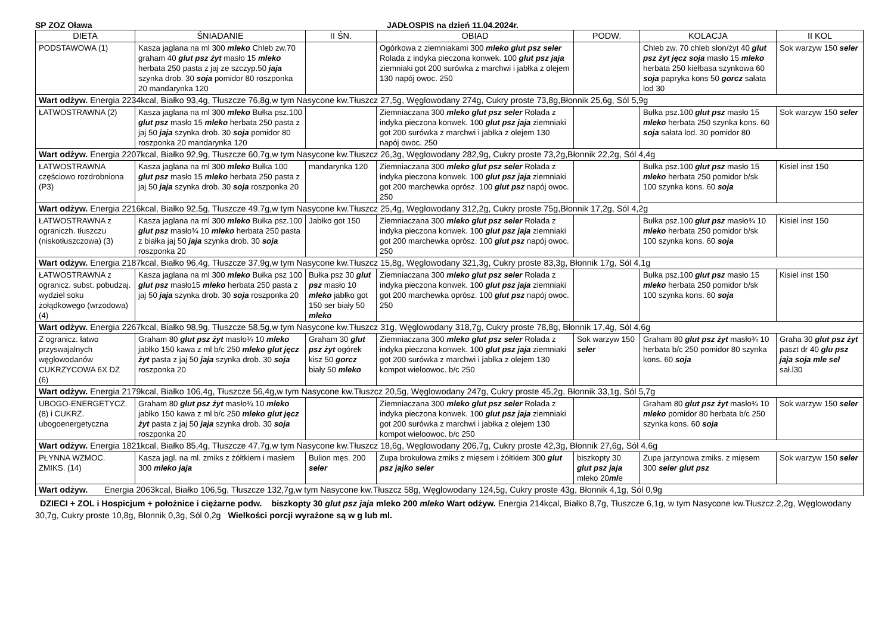SP ZOZ Oława JADŁOSPIS na dzień 11.04.2024r.
| DIETA | ŚNIADANIE | II ŚN. | OBIAD | PODW. | KOLACJA | II KOL |
| --- | --- | --- | --- | --- | --- | --- |
| PODSTAWOWA (1) | Kasza jaglana na ml 300 mleko Chleb zw.70 graham 40 glut psz żyt masło 15 mleko herbata 250 pasta z jaj ze szczyp.50 jaja szynka drob. 30 soja pomidor 80 roszponka 20 mandarynka 120 | | Ogórkowa z ziemniakami 300 mleko glut psz seler Rolada z indyka pieczona konwek. 100 glut psz jaja ziemniaki got 200 surówka z marchwi i jabłka z olejem 130 napój owoc. 250 | | Chleb zw. 70 chleb słon/żyt 40 glut psz żyt jęcz soja masło 15 mleko herbata 250 kiełbasa szynkowa 60 soja papryka kons 50 gorcz sałata lod 30 | Sok warzyw 150 seler |
| Wart odżyw. Energia 2234kcal, Białko 93,4g, Tłuszcze 76,8g,w tym Nasycone kw.Tłuszcz 27,5g, Węglowodany 274g, Cukry proste 73,8g,Błonnik 25,6g, Sól 5,9g | | | | | | |
| ŁATWOSTRAWNA (2) | Kasza jaglana na ml 300 mleko Bułka psz.100 glut psz masło 15 mleko herbata 250 pasta z jaj 50 jaja szynka drob. 30 soja pomidor 80 roszponka 20 mandarynka 120 | | Ziemniaczana 300 mleko glut psz seler Rolada z indyka pieczona konwek. 100 glut psz jaja ziemniaki got 200 surówka z marchwi i jabłka z olejem 130 napój owoc. 250 | | Bułka psz.100 glut psz masło 15 mleko herbata 250 szynka kons. 60 soja sałata lod. 30 pomidor 80 | Sok warzyw 150 seler |
| Wart odżyw. Energia 2207kcal, Białko 92,9g, Tłuszcze 60,7g,w tym Nasycone kw.Tłuszcz 26,3g, Węglowodany 282,9g, Cukry proste 73,2g,Błonnik 22,2g, Sól 4,4g | | | | | | |
| ŁATWOSTRAWNA częściowo rozdrobniona (P3) | Kasza jaglana na ml 300 mleko Bułka 100 glut psz masło 15 mleko herbata 250 pasta z jaj 50 jaja szynka drob. 30 soja roszponka 20 | mandarynka 120 | Ziemniaczana 300 mleko glut psz seler Rolada z indyka pieczona konwek. 100 glut psz jaja ziemniaki got 200 marchewka oprósz. 100 glut psz napój owoc. 250 | | Bułka psz.100 glut psz masło 15 mleko herbata 250 pomidor b/sk 100 szynka kons. 60 soja | Kisiel inst 150 |
| Wart odżyw. Energia 2216kcal, Białko 92,5g, Tłuszcze 49.7g,w tym Nasycone kw.Tłuszcz 25,4g, Węglowodany 312,2g, Cukry proste 75g,Błonnik 17,2g, Sól 4,2g | | | | | | |
| ŁATWOSTRAWNA z ograniczh. tłuszczu (niskotłuszczowa) (3) | Kasza jaglana na ml 300 mleko Bułka psz.100 glut psz masło¾ 10 mleko herbata 250 pasta z białka jaj 50 jaja szynka drob. 30 soja roszponka 20 | Jabłko got 150 | Ziemniaczana 300 mleko glut psz seler Rolada z indyka pieczona konwek. 100 glut psz jaja ziemniaki got 200 marchewka oprósz. 100 glut psz napój owoc. 250 | | Bułka psz.100 glut psz masło¾ 10 mleko herbata 250 pomidor b/sk 100 szynka kons. 60 soja | Kisiel inst 150 |
| Wart odżyw. Energia 2187kcal, Białko 96,4g, Tłuszcze 37,9g,w tym Nasycone kw.Tłuszcz 15,8g, Węglowodany 321,3g, Cukry proste 83,3g, Błonnik 17g, Sól 4,1g | | | | | | |
| ŁATWOSTRAWNA z ogranicz. subst. pobudzaj. wydziel soku żołądkowego (wrzodowa) (4) | Kasza jaglana na ml 300 mleko Bułka psz 100 glut psz masło15 mleko herbata 250 pasta z jaj 50 jaja szynka drob. 30 soja roszponka 20 | Bułka psz 30 glut psz masło 10 mleko jabłko got 150 ser biały 50 mleko | Ziemniaczana 300 mleko glut psz seler Rolada z indyka pieczona konwek. 100 glut psz jaja ziemniaki got 200 marchewka oprósz. 100 glut psz napój owoc. 250 | | Bułka psz.100 glut psz masło 15 mleko herbata 250 pomidor b/sk 100 szynka kons. 60 soja | Kisiel inst 150 |
| Wart odżyw. Energia 2267kcal, Białko 98,9g, Tłuszcze 58,5g,w tym Nasycone kw.Tłuszcz 31g, Węglowodany 318,7g, Cukry proste 78,8g, Błonnik 17,4g, Sól 4,6g | | | | | | |
| Z ogranicz. łatwo przyswajalnych węglowodanów CUKRZYCOWA 6X DZ (6) | Graham 80 glut psz żyt masło¾ 10 mleko jabłko 150 kawa z ml b/c 250 mleko glut jęcz żyt pasta z jaj 50 jaja szynka drob. 30 soja roszponka 20 | Graham 30 glut psz żyt ogórek kisz 50 gorcz biały 50 mleko | Ziemniaczana 300 mleko glut psz seler Rolada z indyka pieczona konwek. 100 glut psz jaja ziemniaki got 200 surówka z marchwi i jabłka z olejem 130 kompot wieloowoc. b/c 250 | Sok warzyw 150 seler | Graham 80 glut psz żyt masło¾ 10 herbata b/c 250 pomidor 80 szynka kons. 60 soja | Graha 30 glut psz żyt paszt dr 40 glu psz jaja soja mle sel sał.l30 |
| Wart odżyw. Energia 2179kcal, Białko 106,4g, Tłuszcze 56,4g,w tym Nasycone kw.Tłuszcz 20,5g, Węglowodany 247g, Cukry proste 45,2g, Błonnik 33,1g, Sól 5,7g | | | | | | |
| UBOGO-ENERGETYCZ.(8) i CUKRZ. ubogoenergetyczna | Graham 80 glut psz żyt masło¾ 10 mleko jabłko 150 kawa z ml b/c 250 mleko glut jęcz żyt pasta z jaj 50 jaja szynka drob. 30 soja roszponka 20 | | Ziemniaczana 300 mleko glut psz seler Rolada z indyka pieczona konwek. 100 glut psz jaja ziemniaki got 200 surówka z marchwi i jabłka z olejem 130 kompot wieloowoc. b/c 250 | | Graham 80 glut psz żyt masło¾ 10 mleko pomidor 80 herbata b/c 250 szynka kons. 60 soja | Sok warzyw 150 seler |
| Wart odżyw. Energia 1821kcal, Białko 85,4g, Tłuszcze 47,7g,w tym Nasycone kw.Tłuszcz 18,6g, Węglowodany 206,7g, Cukry proste 42,3g, Błonnik 27,6g, Sól 4,6g | | | | | | |
| PŁYNNA WZMOC. ZMIKS. (14) | Kasza jagl. na ml. zmiks z żółtkiem i masłem 300 mleko jaja | Bulion męs. 200 seler | Zupa brokułowa zmiks z mięsem i żółtkiem 300 glut psz jajko seler | biszkopty 30 glut psz jaja mleko 20 ml e | Zupa jarzynowa zmiks. z mięsem 300 seler glut psz | Sok warzyw 150 seler |
| Wart odżyw. Energia 2063kcal, Białko 106,5g, Tłuszcze 132,7g,w tym Nasycone kw.Tłuszcz 58g, Węglowodany 124,5g, Cukry proste 43g, Błonnik 4,1g, Sól 0,9g | | | | | | |
DZIECI + ZOL i Hospicjum + położnice i ciężarne podw. biszkopty 30 glut psz jaja mleko 200 mleko Wart odżyw. Energia 214kcal, Białko 8,7g, Tłuszcze 6,1g, w tym Nasycone kw.Tłuszcz.2,2g, Węglowodany 30,7g, Cukry proste 10,8g, Błonnik 0,3g, Sól 0,2g Wielkości porcji wyrażone są w g lub ml.